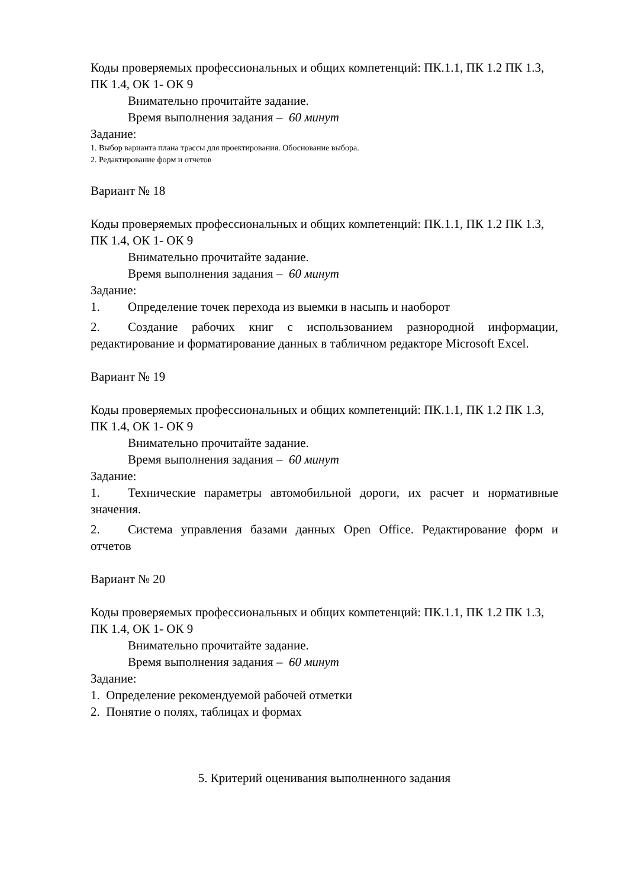Коды проверяемых профессиональных и общих компетенций: ПК.1.1, ПК 1.2 ПК 1.3, ПК 1.4, ОК 1- ОК 9
Внимательно прочитайте задание.
Время выполнения задания – 60 минут
Задание:
1. Выбор варианта плана трассы для проектирования. Обоснование выбора.
2. Редактирование форм и отчетов
Вариант № 18
Коды проверяемых профессиональных и общих компетенций: ПК.1.1, ПК 1.2 ПК 1.3, ПК 1.4, ОК 1- ОК 9
Внимательно прочитайте задание.
Время выполнения задания – 60 минут
Задание:
1. Определение точек перехода из выемки в насыпь и наоборот
2. Создание рабочих книг с использованием разнородной информации, редактирование и форматирование данных в табличном редакторе Microsoft Excel.
Вариант № 19
Коды проверяемых профессиональных и общих компетенций: ПК.1.1, ПК 1.2 ПК 1.3, ПК 1.4, ОК 1- ОК 9
Внимательно прочитайте задание.
Время выполнения задания – 60 минут
Задание:
1. Технические параметры автомобильной дороги, их расчет и нормативные значения.
2. Система управления базами данных Open Office. Редактирование форм и отчетов
Вариант № 20
Коды проверяемых профессиональных и общих компетенций: ПК.1.1, ПК 1.2 ПК 1.3, ПК 1.4, ОК 1- ОК 9
Внимательно прочитайте задание.
Время выполнения задания – 60 минут
Задание:
1. Определение рекомендуемой рабочей отметки
2. Понятие о полях, таблицах и формах
5. Критерий оценивания выполненного задания